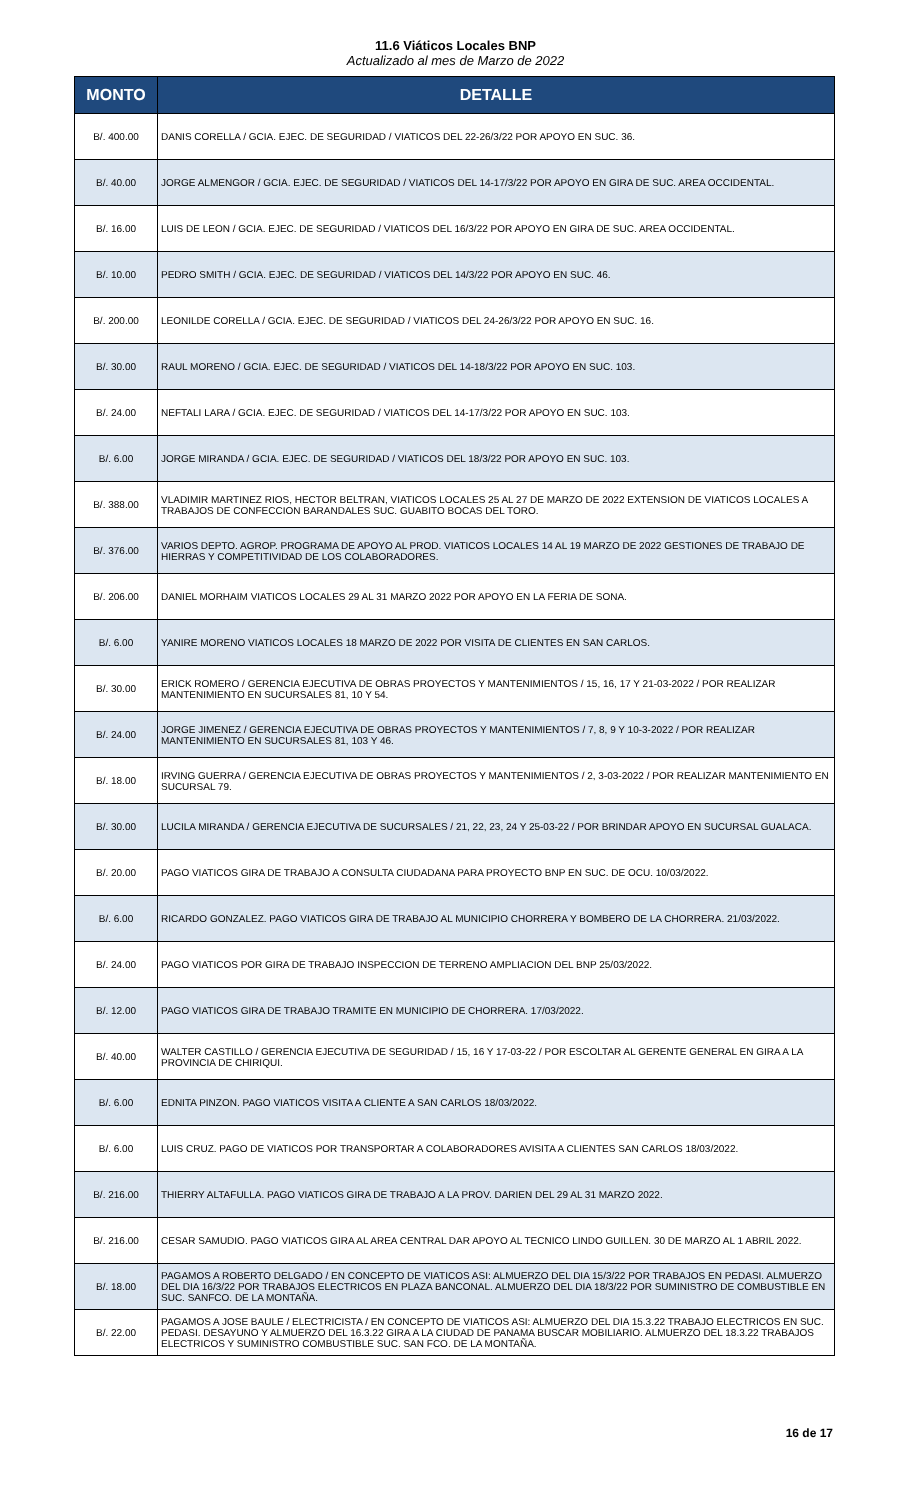11.6 Viáticos Locales BNP
Actualizado al mes de Marzo de 2022
| MONTO | DETALLE |
| --- | --- |
| B/. 400.00 | DANIS CORELLA / GCIA. EJEC. DE SEGURIDAD / VIATICOS DEL 22-26/3/22 POR APOYO EN SUC. 36. |
| B/. 40.00 | JORGE ALMENGOR / GCIA. EJEC. DE SEGURIDAD / VIATICOS DEL 14-17/3/22 POR APOYO EN GIRA DE SUC. AREA OCCIDENTAL. |
| B/. 16.00 | LUIS DE LEON / GCIA. EJEC. DE SEGURIDAD / VIATICOS DEL 16/3/22 POR APOYO EN GIRA DE SUC. AREA OCCIDENTAL. |
| B/. 10.00 | PEDRO SMITH / GCIA. EJEC. DE SEGURIDAD / VIATICOS DEL 14/3/22 POR APOYO EN SUC. 46. |
| B/. 200.00 | LEONILDE CORELLA / GCIA. EJEC. DE SEGURIDAD / VIATICOS DEL 24-26/3/22 POR APOYO EN SUC. 16. |
| B/. 30.00 | RAUL MORENO / GCIA. EJEC. DE SEGURIDAD / VIATICOS DEL 14-18/3/22 POR APOYO EN SUC. 103. |
| B/. 24.00 | NEFTALI LARA / GCIA. EJEC. DE SEGURIDAD / VIATICOS DEL 14-17/3/22 POR APOYO EN SUC. 103. |
| B/. 6.00 | JORGE MIRANDA / GCIA. EJEC. DE SEGURIDAD / VIATICOS DEL 18/3/22 POR APOYO EN SUC. 103. |
| B/. 388.00 | VLADIMIR MARTINEZ RIOS, HECTOR BELTRAN, VIATICOS LOCALES 25 AL 27 DE MARZO DE 2022 EXTENSION DE VIATICOS LOCALES A TRABAJOS DE CONFECCION BARANDALES SUC. GUABITO BOCAS DEL TORO. |
| B/. 376.00 | VARIOS DEPTO. AGROP. PROGRAMA DE APOYO AL PROD. VIATICOS LOCALES 14 AL 19 MARZO DE 2022 GESTIONES DE TRABAJO DE HIERRAS Y COMPETITIVIDAD DE LOS COLABORADORES. |
| B/. 206.00 | DANIEL MORHAIM VIATICOS LOCALES 29 AL 31 MARZO 2022 POR APOYO EN LA FERIA DE SONA. |
| B/. 6.00 | YANIRE MORENO VIATICOS LOCALES 18 MARZO DE 2022 POR VISITA DE CLIENTES EN SAN CARLOS. |
| B/. 30.00 | ERICK ROMERO / GERENCIA EJECUTIVA DE OBRAS PROYECTOS Y MANTENIMIENTOS / 15, 16, 17 Y 21-03-2022 / POR REALIZAR MANTENIMIENTO EN SUCURSALES 81, 10 Y 54. |
| B/. 24.00 | JORGE JIMENEZ / GERENCIA EJECUTIVA DE OBRAS PROYECTOS Y MANTENIMIENTOS / 7, 8, 9 Y 10-3-2022 / POR REALIZAR MANTENIMIENTO EN SUCURSALES 81, 103 Y 46. |
| B/. 18.00 | IRVING GUERRA / GERENCIA EJECUTIVA DE OBRAS PROYECTOS Y MANTENIMIENTOS / 2, 3-03-2022 / POR REALIZAR MANTENIMIENTO EN SUCURSAL 79. |
| B/. 30.00 | LUCILA MIRANDA / GERENCIA EJECUTIVA DE SUCURSALES / 21, 22, 23, 24 Y 25-03-22 / POR BRINDAR APOYO EN SUCURSAL GUALACA. |
| B/. 20.00 | PAGO VIATICOS GIRA DE TRABAJO A CONSULTA CIUDADANA PARA PROYECTO BNP EN SUC. DE OCU. 10/03/2022. |
| B/. 6.00 | RICARDO GONZALEZ. PAGO VIATICOS GIRA DE TRABAJO AL MUNICIPIO CHORRERA Y BOMBERO DE LA CHORRERA. 21/03/2022. |
| B/. 24.00 | PAGO VIATICOS POR GIRA DE TRABAJO INSPECCION DE TERRENO AMPLIACION DEL BNP 25/03/2022. |
| B/. 12.00 | PAGO VIATICOS GIRA DE TRABAJO TRAMITE EN MUNICIPIO DE CHORRERA. 17/03/2022. |
| B/. 40.00 | WALTER CASTILLO / GERENCIA EJECUTIVA DE SEGURIDAD / 15, 16 Y 17-03-22 / POR ESCOLTAR AL GERENTE GENERAL EN GIRA A LA PROVINCIA DE CHIRIQUI. |
| B/. 6.00 | EDNITA PINZON. PAGO VIATICOS VISITA A CLIENTE A SAN CARLOS 18/03/2022. |
| B/. 6.00 | LUIS CRUZ. PAGO DE VIATICOS POR TRANSPORTAR A COLABORADORES AVISITA A CLIENTES SAN CARLOS 18/03/2022. |
| B/. 216.00 | THIERRY ALTAFULLA. PAGO VIATICOS GIRA DE TRABAJO A LA PROV. DARIEN DEL 29 AL 31 MARZO 2022. |
| B/. 216.00 | CESAR SAMUDIO. PAGO VIATICOS GIRA AL AREA CENTRAL DAR APOYO AL TECNICO LINDO GUILLEN. 30 DE MARZO AL 1 ABRIL 2022. |
| B/. 18.00 | PAGAMOS A ROBERTO DELGADO / EN CONCEPTO DE VIATICOS ASI: ALMUERZO DEL DIA 15/3/22 POR TRABAJOS EN PEDASI. ALMUERZO DEL DIA 16/3/22 POR TRABAJOS ELECTRICOS EN PLAZA BANCONAL. ALMUERZO DEL DIA 18/3/22 POR SUMINISTRO DE COMBUSTIBLE EN SUC. SANFCO. DE LA MONTAÑA. |
| B/. 22.00 | PAGAMOS A JOSE BAULE / ELECTRICISTA / EN CONCEPTO DE VIATICOS ASI: ALMUERZO DEL DIA 15.3.22 TRABAJO ELECTRICOS EN SUC. PEDASI. DESAYUNO Y ALMUERZO DEL 16.3.22 GIRA A LA CIUDAD DE PANAMA BUSCAR MOBILIARIO. ALMUERZO DEL 18.3.22 TRABAJOS ELECTRICOS Y SUMINISTRO COMBUSTIBLE SUC. SAN FCO. DE LA MONTAÑA. |
16 de 17